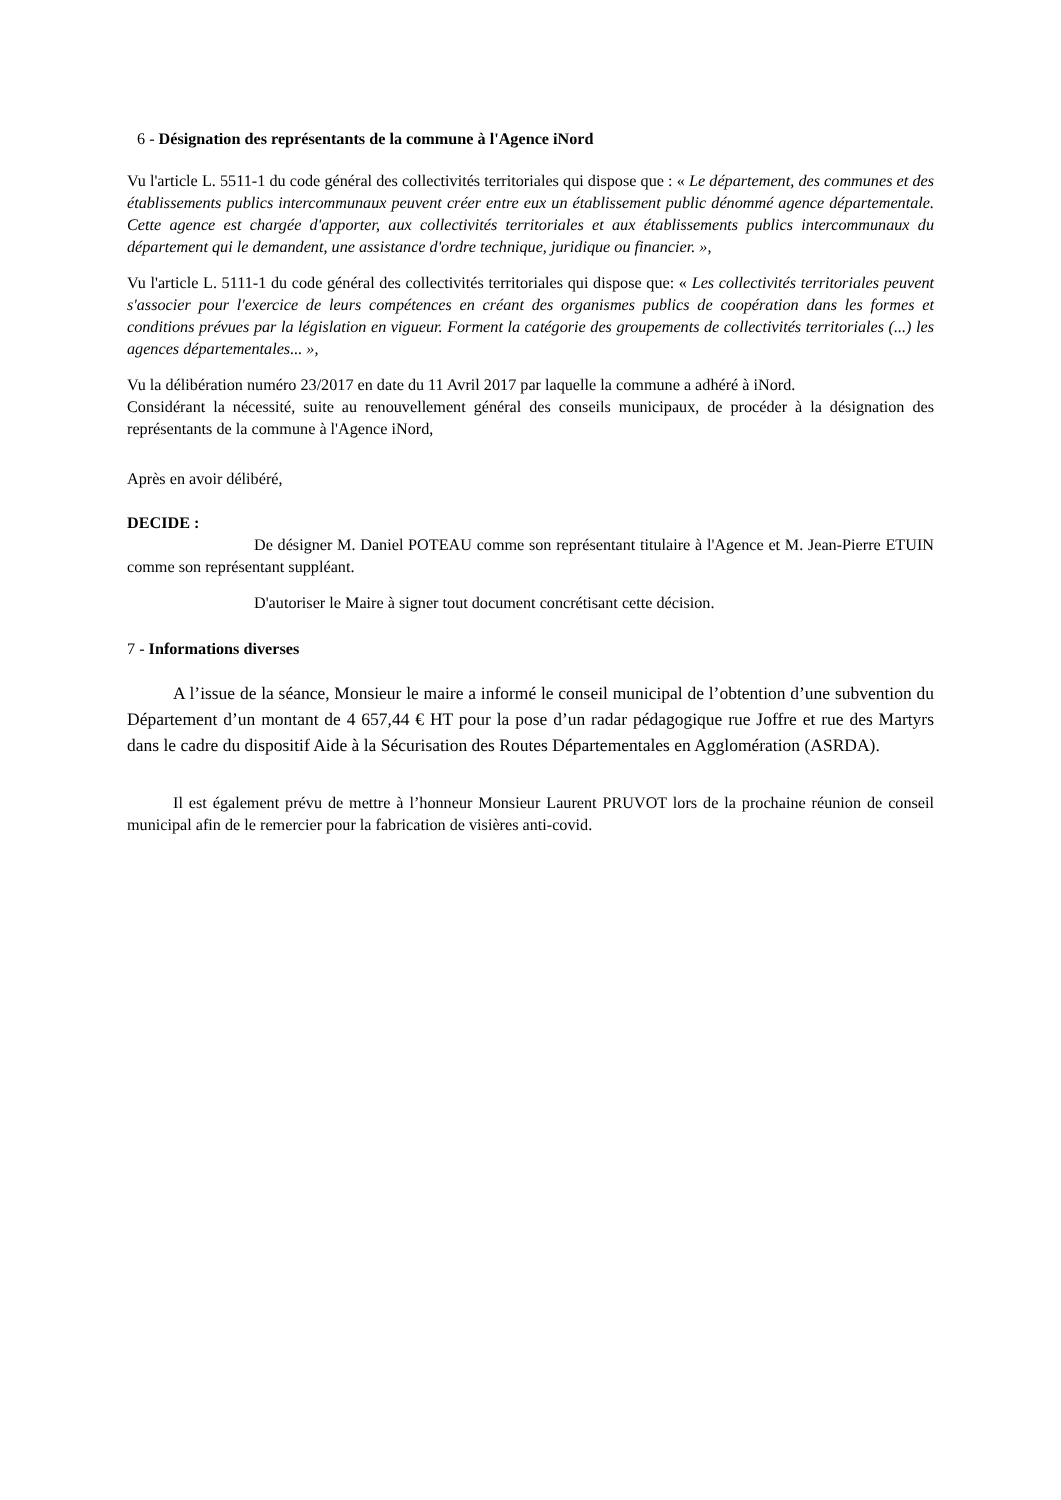6 - Désignation des représentants de la commune à l'Agence iNord
Vu l'article L. 5511-1 du code général des collectivités territoriales qui dispose que : « Le département, des communes et des établissements publics intercommunaux peuvent créer entre eux un établissement public dénommé agence départementale. Cette agence est chargée d'apporter, aux collectivités territoriales et aux établissements publics intercommunaux du département qui le demandent, une assistance d'ordre technique, juridique ou financier. »,
Vu l'article L. 5111-1 du code général des collectivités territoriales qui dispose que: « Les collectivités territoriales peuvent s'associer pour l'exercice de leurs compétences en créant des organismes publics de coopération dans les formes et conditions prévues par la législation en vigueur. Forment la catégorie des groupements de collectivités territoriales (...) les agences départementales... »,
Vu la délibération numéro 23/2017 en date du 11 Avril 2017 par laquelle la commune a adhéré à iNord.
Considérant la nécessité, suite au renouvellement général des conseils municipaux, de procéder à la désignation des représentants de la commune à l'Agence iNord,
Après en avoir délibéré,
DECIDE :
De désigner M. Daniel POTEAU comme son représentant titulaire à l'Agence et M. Jean-Pierre ETUIN comme son représentant suppléant.
D'autoriser le Maire à signer tout document concrétisant cette décision.
7 - Informations diverses
A l’issue de la séance, Monsieur le maire a informé le conseil municipal de l’obtention d’une subvention du Département d’un montant de 4 657,44 € HT pour la pose d’un radar pédagogique rue Joffre et rue des Martyrs dans le cadre du dispositif Aide à la Sécurisation des Routes Départementales en Agglomération (ASRDA).
Il est également prévu de mettre à l’honneur Monsieur Laurent PRUVOT lors de la prochaine réunion de conseil municipal afin de le remercier pour la fabrication de visières anti-covid.